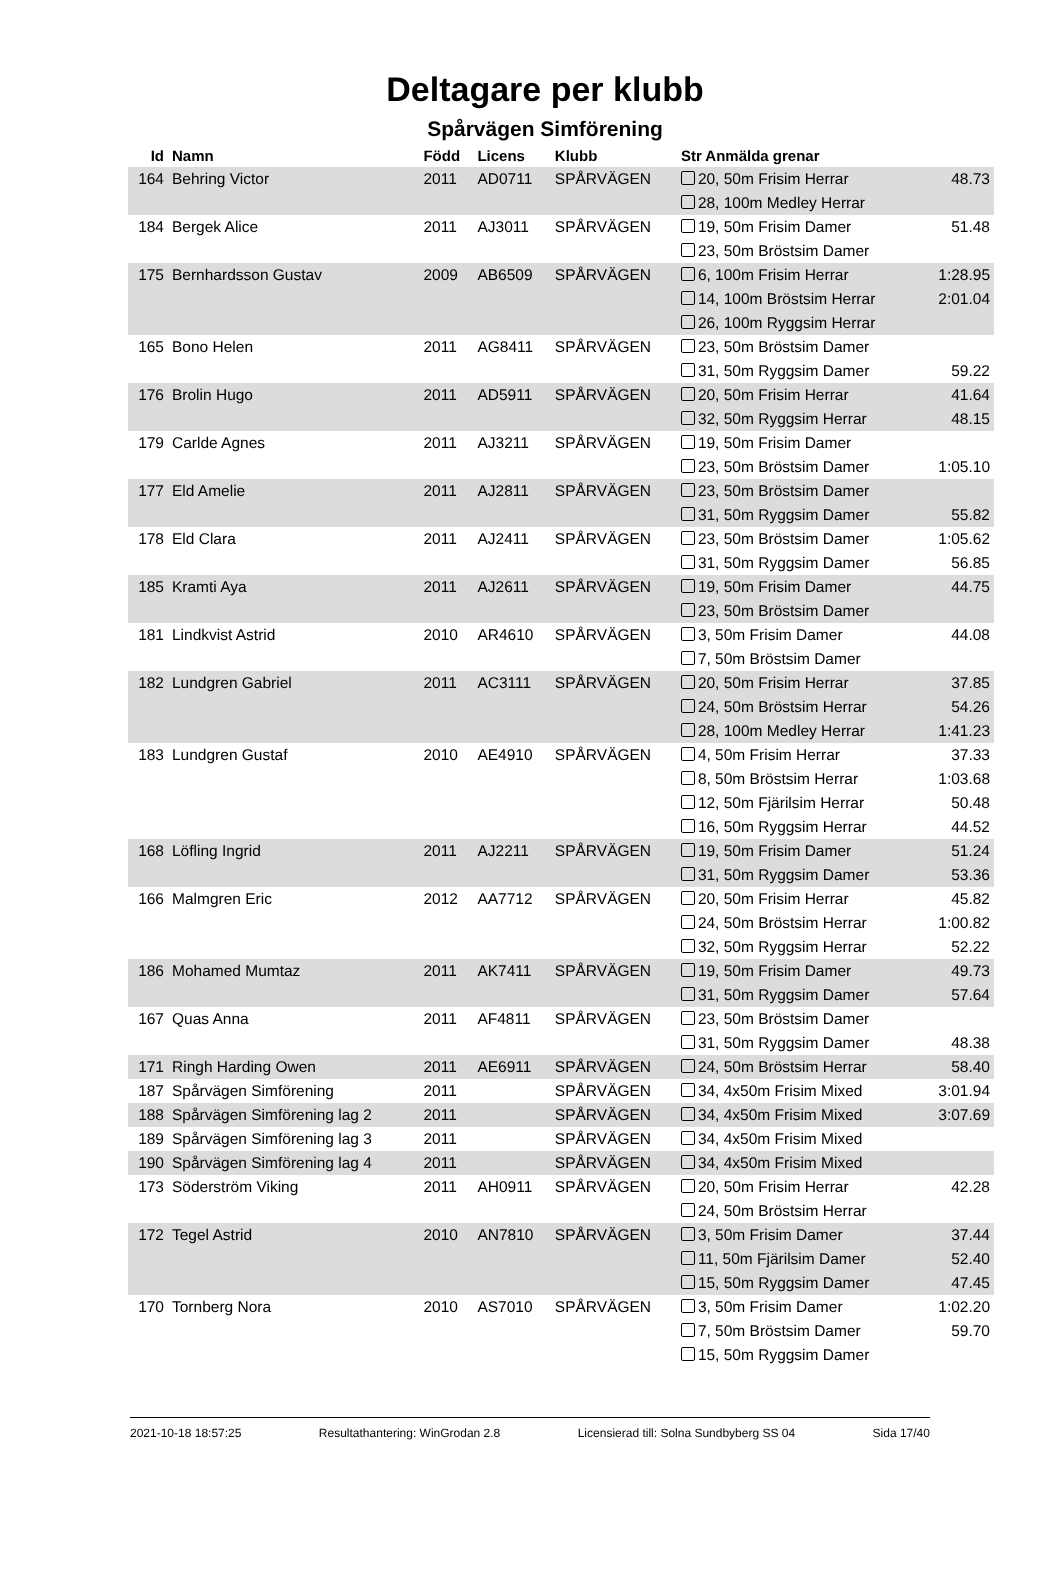Deltagare per klubb
Spårvägen Simförening
| Id | Namn | Född | Licens | Klubb | Str Anmälda grenar | |
| --- | --- | --- | --- | --- | --- | --- |
| 164 | Behring Victor | 2011 | AD0711 | SPÅRVÄGEN | 20, 50m Frisim Herrar | 48.73 |
| | | | | | 28, 100m Medley Herrar | |
| 184 | Bergek Alice | 2011 | AJ3011 | SPÅRVÄGEN | 19, 50m Frisim Damer | 51.48 |
| | | | | | 23, 50m Bröstsim Damer | |
| 175 | Bernhardsson Gustav | 2009 | AB6509 | SPÅRVÄGEN | 6, 100m Frisim Herrar | 1:28.95 |
| | | | | | 14, 100m Bröstsim Herrar | 2:01.04 |
| | | | | | 26, 100m Ryggsim Herrar | |
| 165 | Bono Helen | 2011 | AG8411 | SPÅRVÄGEN | 23, 50m Bröstsim Damer | |
| | | | | | 31, 50m Ryggsim Damer | 59.22 |
| 176 | Brolin Hugo | 2011 | AD5911 | SPÅRVÄGEN | 20, 50m Frisim Herrar | 41.64 |
| | | | | | 32, 50m Ryggsim Herrar | 48.15 |
| 179 | Carlde Agnes | 2011 | AJ3211 | SPÅRVÄGEN | 19, 50m Frisim Damer | |
| | | | | | 23, 50m Bröstsim Damer | 1:05.10 |
| 177 | Eld Amelie | 2011 | AJ2811 | SPÅRVÄGEN | 23, 50m Bröstsim Damer | |
| | | | | | 31, 50m Ryggsim Damer | 55.82 |
| 178 | Eld Clara | 2011 | AJ2411 | SPÅRVÄGEN | 23, 50m Bröstsim Damer | 1:05.62 |
| | | | | | 31, 50m Ryggsim Damer | 56.85 |
| 185 | Kramti Aya | 2011 | AJ2611 | SPÅRVÄGEN | 19, 50m Frisim Damer | 44.75 |
| | | | | | 23, 50m Bröstsim Damer | |
| 181 | Lindkvist Astrid | 2010 | AR4610 | SPÅRVÄGEN | 3, 50m Frisim Damer | 44.08 |
| | | | | | 7, 50m Bröstsim Damer | |
| 182 | Lundgren Gabriel | 2011 | AC3111 | SPÅRVÄGEN | 20, 50m Frisim Herrar | 37.85 |
| | | | | | 24, 50m Bröstsim Herrar | 54.26 |
| | | | | | 28, 100m Medley Herrar | 1:41.23 |
| 183 | Lundgren Gustaf | 2010 | AE4910 | SPÅRVÄGEN | 4, 50m Frisim Herrar | 37.33 |
| | | | | | 8, 50m Bröstsim Herrar | 1:03.68 |
| | | | | | 12, 50m Fjärilsim Herrar | 50.48 |
| | | | | | 16, 50m Ryggsim Herrar | 44.52 |
| 168 | Löfling Ingrid | 2011 | AJ2211 | SPÅRVÄGEN | 19, 50m Frisim Damer | 51.24 |
| | | | | | 31, 50m Ryggsim Damer | 53.36 |
| 166 | Malmgren Eric | 2012 | AA7712 | SPÅRVÄGEN | 20, 50m Frisim Herrar | 45.82 |
| | | | | | 24, 50m Bröstsim Herrar | 1:00.82 |
| | | | | | 32, 50m Ryggsim Herrar | 52.22 |
| 186 | Mohamed Mumtaz | 2011 | AK7411 | SPÅRVÄGEN | 19, 50m Frisim Damer | 49.73 |
| | | | | | 31, 50m Ryggsim Damer | 57.64 |
| 167 | Quas Anna | 2011 | AF4811 | SPÅRVÄGEN | 23, 50m Bröstsim Damer | |
| | | | | | 31, 50m Ryggsim Damer | 48.38 |
| 171 | Ringh Harding Owen | 2011 | AE6911 | SPÅRVÄGEN | 24, 50m Bröstsim Herrar | 58.40 |
| 187 | Spårvägen Simförening | 2011 | | SPÅRVÄGEN | 34, 4x50m Frisim Mixed | 3:01.94 |
| 188 | Spårvägen Simförening lag 2 | 2011 | | SPÅRVÄGEN | 34, 4x50m Frisim Mixed | 3:07.69 |
| 189 | Spårvägen Simförening lag 3 | 2011 | | SPÅRVÄGEN | 34, 4x50m Frisim Mixed | |
| 190 | Spårvägen Simförening lag 4 | 2011 | | SPÅRVÄGEN | 34, 4x50m Frisim Mixed | |
| 173 | Söderström Viking | 2011 | AH0911 | SPÅRVÄGEN | 20, 50m Frisim Herrar | 42.28 |
| | | | | | 24, 50m Bröstsim Herrar | |
| 172 | Tegel Astrid | 2010 | AN7810 | SPÅRVÄGEN | 3, 50m Frisim Damer | 37.44 |
| | | | | | 11, 50m Fjärilsim Damer | 52.40 |
| | | | | | 15, 50m Ryggsim Damer | 47.45 |
| 170 | Tornberg Nora | 2010 | AS7010 | SPÅRVÄGEN | 3, 50m Frisim Damer | 1:02.20 |
| | | | | | 7, 50m Bröstsim Damer | 59.70 |
| | | | | | 15, 50m Ryggsim Damer | |
2021-10-18 18:57:25 Resultathantering: WinGrodan 2.8 Licensierad till: Solna Sundbyberg SS 04 Sida 17/40